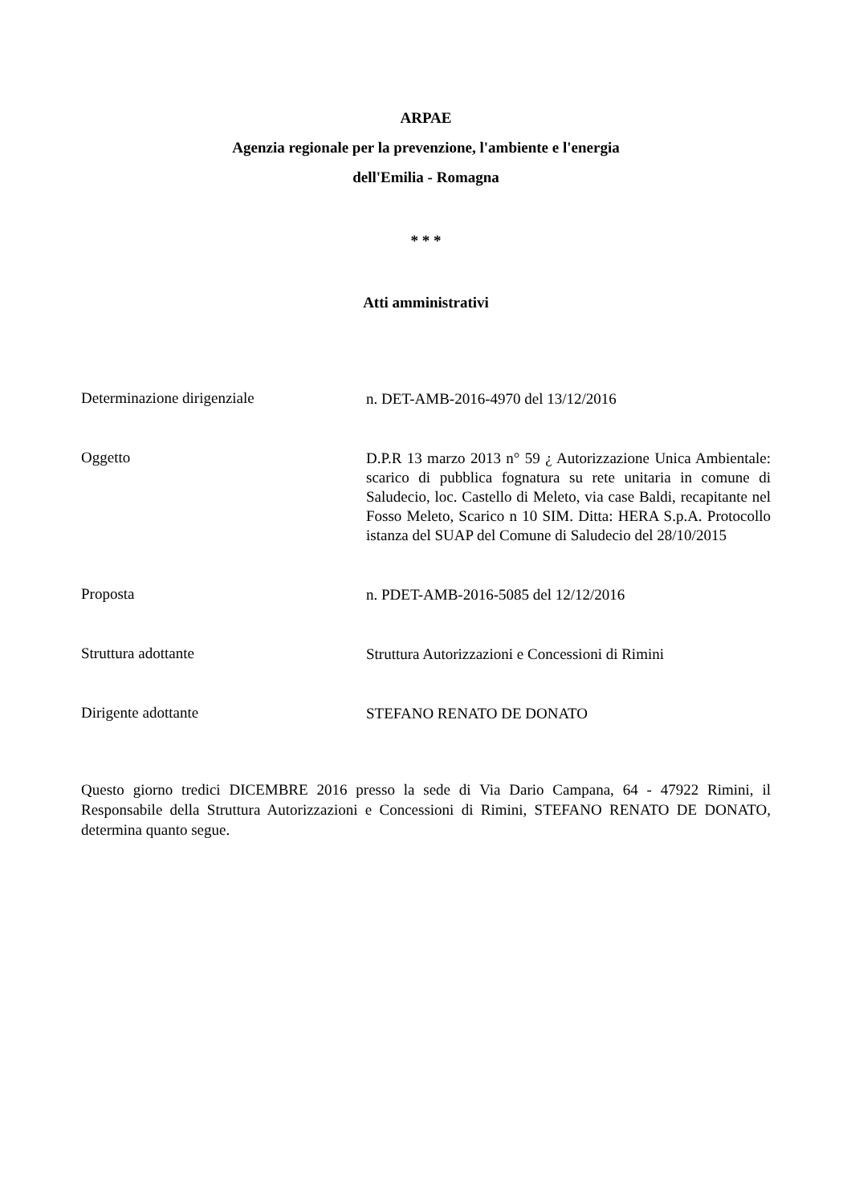ARPAE
Agenzia regionale per la prevenzione, l'ambiente e l'energia
dell'Emilia - Romagna
* * *
Atti amministrativi
Determinazione dirigenziale
n. DET-AMB-2016-4970 del 13/12/2016
Oggetto
D.P.R 13 marzo 2013 n° 59 ¿ Autorizzazione Unica Ambientale: scarico di pubblica fognatura su rete unitaria in comune di Saludecio, loc. Castello di Meleto, via case Baldi, recapitante nel Fosso Meleto, Scarico n 10 SIM. Ditta: HERA S.p.A. Protocollo istanza del SUAP del Comune di Saludecio del 28/10/2015
Proposta
n. PDET-AMB-2016-5085 del 12/12/2016
Struttura adottante
Struttura Autorizzazioni e Concessioni di Rimini
Dirigente adottante
STEFANO RENATO DE DONATO
Questo giorno tredici DICEMBRE 2016 presso la sede di Via Dario Campana, 64 - 47922 Rimini, il Responsabile della Struttura Autorizzazioni e Concessioni di Rimini, STEFANO RENATO DE DONATO, determina quanto segue.